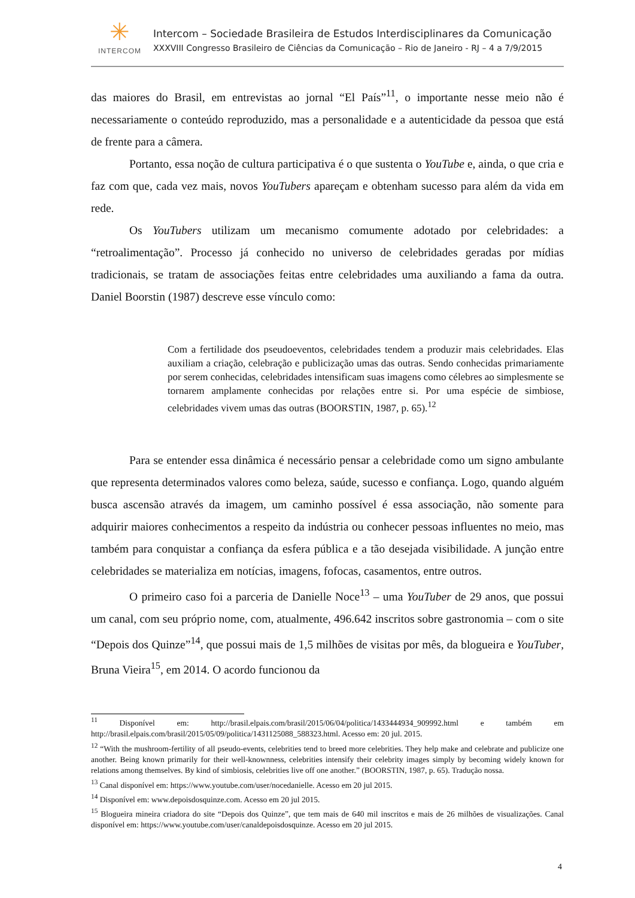✳
INTERCOM
Intercom – Sociedade Brasileira de Estudos Interdisciplinares da Comunicação
XXXVIII Congresso Brasileiro de Ciências da Comunicação – Rio de Janeiro - RJ – 4 a 7/9/2015
das maiores do Brasil, em entrevistas ao jornal “El País”<sup>11</sup>, o importante nesse meio não é necessariamente o conteúdo reproduzido, mas a personalidade e a autenticidade da pessoa que está de frente para a câmera.
Portanto, essa noção de cultura participativa é o que sustenta o YouTube e, ainda, o que cria e faz com que, cada vez mais, novos YouTubers apareçam e obtenham sucesso para além da vida em rede.
Os YouTubers utilizam um mecanismo comumente adotado por celebridades: a “retroalimentação”. Processo já conhecido no universo de celebridades geradas por mídias tradicionais, se tratam de associações feitas entre celebridades uma auxiliando a fama da outra. Daniel Boorstin (1987) descreve esse vínculo como:
Com a fertilidade dos pseudoeventos, celebridades tendem a produzir mais celebridades. Elas auxiliam a criação, celebração e publicização umas das outras. Sendo conhecidas primariamente por serem conhecidas, celebridades intensificam suas imagens como célebres ao simplesmente se tornarem amplamente conhecidas por relações entre si. Por uma espécie de simbiose, celebridades vivem umas das outras (BOORSTIN, 1987, p. 65).<sup>12</sup>
Para se entender essa dinâmica é necessário pensar a celebridade como um signo ambulante que representa determinados valores como beleza, saúde, sucesso e confiança. Logo, quando alguém busca ascensão através da imagem, um caminho possível é essa associação, não somente para adquirir maiores conhecimentos a respeito da indústria ou conhecer pessoas influentes no meio, mas também para conquistar a confiança da esfera pública e a tão desejada visibilidade. A junção entre celebridades se materializa em notícias, imagens, fofocas, casamentos, entre outros.
O primeiro caso foi a parceria de Danielle Noce<sup>13</sup> – uma YouTuber de 29 anos, que possui um canal, com seu próprio nome, com, atualmente, 496.642 inscritos sobre gastronomia – com o site “Depois dos Quinze”<sup>14</sup>, que possui mais de 1,5 milhões de visitas por mês, da blogueira e YouTuber, Bruna Vieira<sup>15</sup>, em 2014. O acordo funcionou da
<sup>11</sup> Disponível em: http://brasil.elpais.com/brasil/2015/06/04/politica/1433444934_909992.html e também em http://brasil.elpais.com/brasil/2015/05/09/politica/1431125088_588323.html. Acesso em: 20 jul. 2015.
<sup>12</sup> “With the mushroom-fertility of all pseudo-events, celebrities tend to breed more celebrities. They help make and celebrate and publicize one another. Being known primarily for their well-knownness, celebrities intensify their celebrity images simply by becoming widely known for relations among themselves. By kind of simbiosis, celebrities live off one another.” (BOORSTIN, 1987, p. 65). Tradução nossa.
<sup>13</sup> Canal disponível em: https://www.youtube.com/user/nocedanielle. Acesso em 20 jul 2015.
<sup>14</sup> Disponível em: www.depoisdosquinze.com. Acesso em 20 jul 2015.
<sup>15</sup> Blogueira mineira criadora do site “Depois dos Quinze”, que tem mais de 640 mil inscritos e mais de 26 milhões de visualizações. Canal disponível em: https://www.youtube.com/user/canaldepoisdosquinze. Acesso em 20 jul 2015.
4